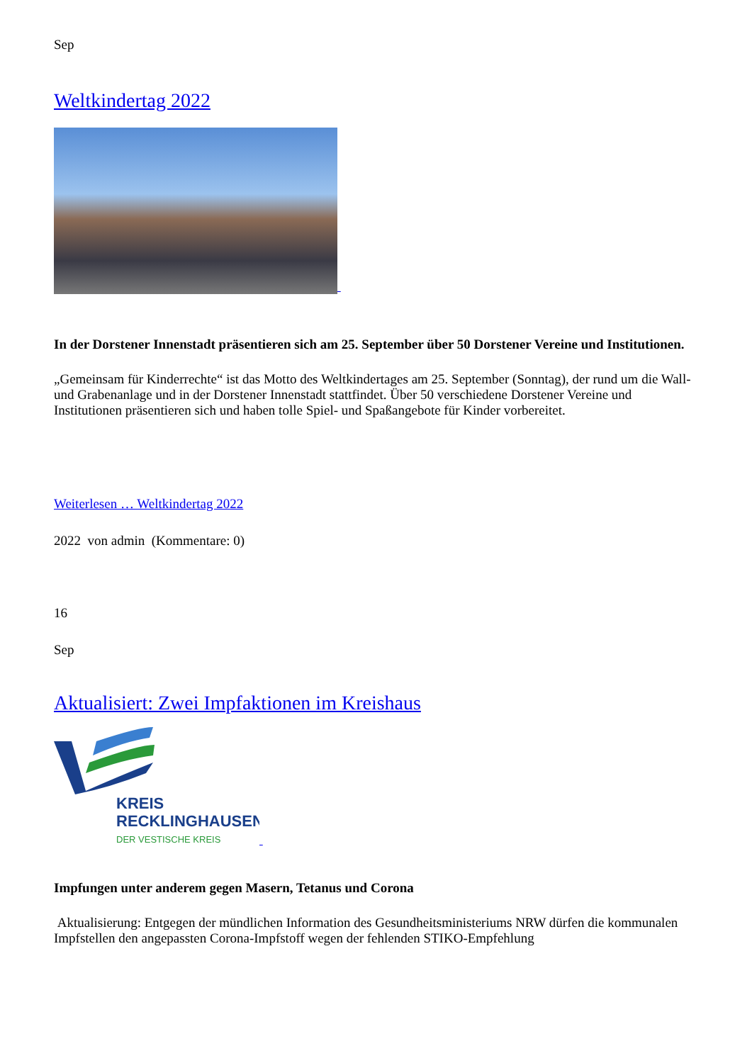Sep
Weltkindertag 2022
In der Dorstener Innenstadt präsentieren sich am 25. September über 50 Dorstener Vereine und Institutionen.
„Gemeinsam für Kinderrechte“ ist das Motto des Weltkindertages am 25. September (Sonntag), der rund um die Wall- und Grabenanlage und in der Dorstener Innenstadt stattfindet. Über 50 verschiedene Dorstener Vereine und Institutionen präsentieren sich und haben tolle Spiel- und Spaßangebote für Kinder vorbereitet.
Weiterlesen … Weltkindertag 2022
2022 von admin (Kommentare: 0)
16
Sep
Aktualisiert: Zwei Impfaktionen im Kreishaus
KREIS
RECKLINGHAUSEN
DER VESTISCHE KREIS
Impfungen unter anderem gegen Masern, Tetanus und Corona
Aktualisierung: Entgegen der mündlichen Information des Gesundheitsministeriums NRW dürfen die kommunalen Impfstellen den angepassten Corona-Impfstoff wegen der fehlenden STIKO-Empfehlung